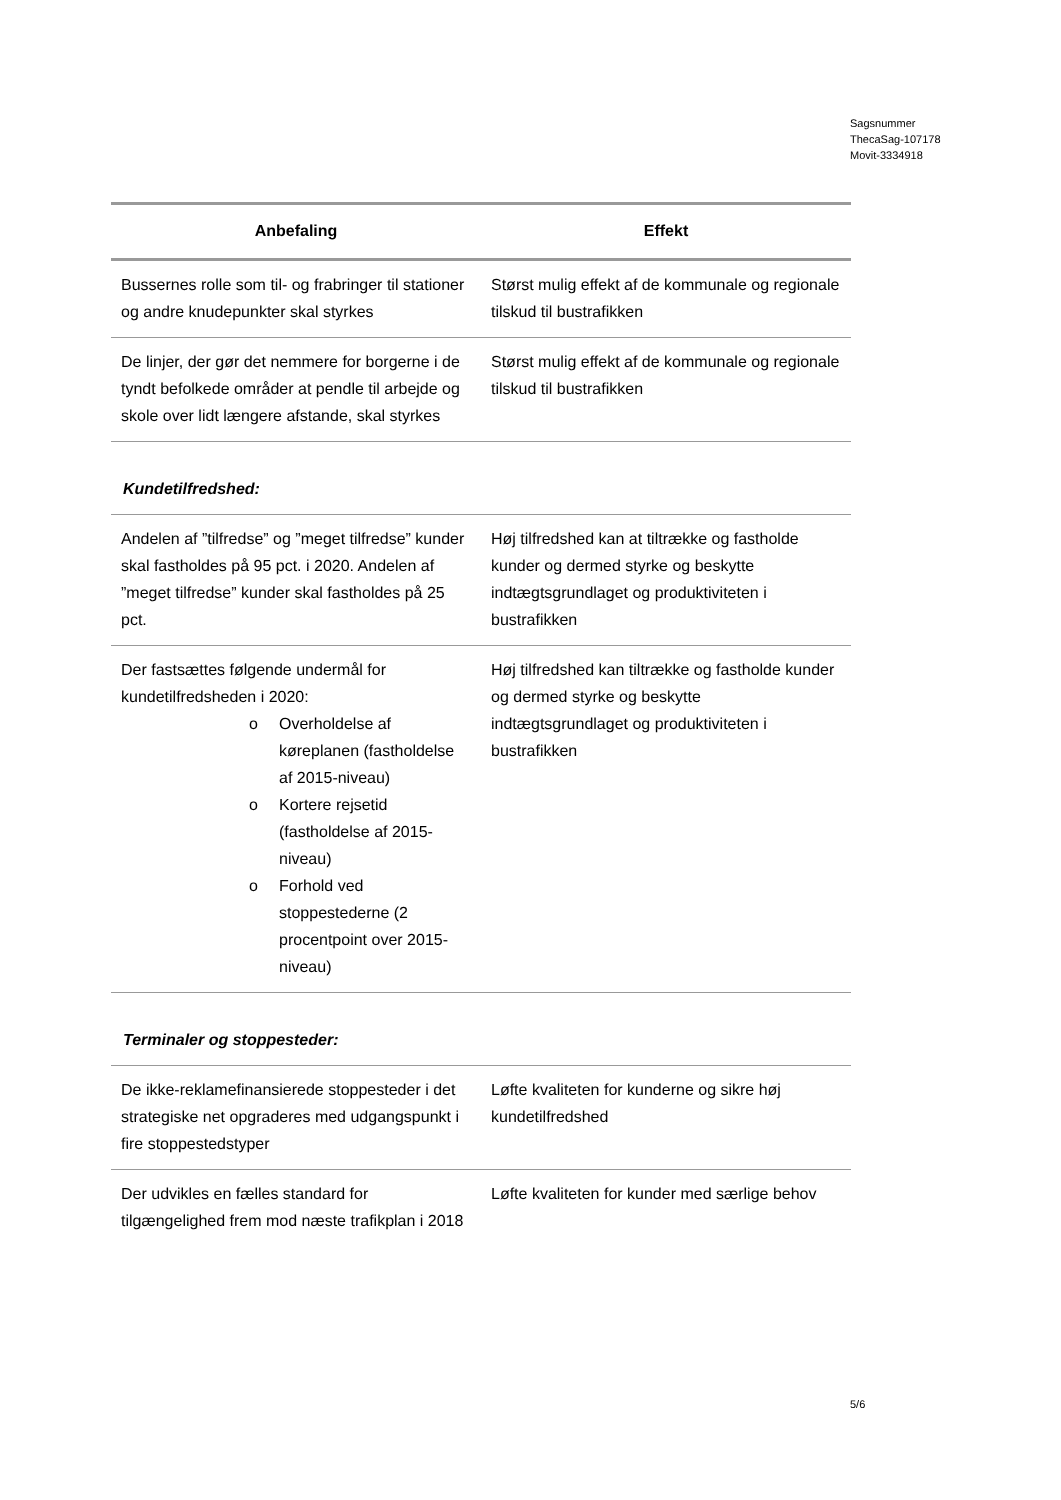Sagsnummer
ThecaSag-107178
Movit-3334918
| Anbefaling | Effekt |
| --- | --- |
| Bussernes rolle som til- og frabringer til stationer og andre knudepunkter skal styrkes | Størst mulig effekt af de kommunale og regionale tilskud til bustrafikken |
| De linjer, der gør det nemmere for borgerne i de tyndt befolkede områder at pendle til arbejde og skole over lidt længere afstande, skal styrkes | Størst mulig effekt af de kommunale og regionale tilskud til bustrafikken |
Kundetilfredshed:
| Andelen af ”tilfredse” og ”meget tilfredse” kunder skal fastholdes på 95 pct. i 2020. Andelen af ”meget tilfredse” kunder skal fastholdes på 25 pct. | Høj tilfredshed kan at tiltrække og fastholde kunder og dermed styrke og beskytte indtægtsgrundlaget og produktiviteten i bustrafikken |
| Der fastsættes følgende undermål for kundetilfredsheden i 2020: o Overholdelse af køreplanen (fastholdelse af 2015-niveau) o Kortere rejsetid (fastholdelse af 2015-niveau) o Forhold ved stoppestederne (2 procentpoint over 2015-niveau) | Høj tilfredshed kan tiltrække og fastholde kunder og dermed styrke og beskytte indtægtsgrundlaget og produktiviteten i bustrafikken |
Terminaler og stoppesteder:
| De ikke-reklamefinansierede stoppesteder i det strategiske net opgraderes med udgangspunkt i fire stoppestedstyper | Løfte kvaliteten for kunderne og sikre høj kundetilfredshed |
| Der udvikles en fælles standard for tilgængelighed frem mod næste trafikplan i 2018 | Løfte kvaliteten for kunder med særlige behov |
5/6